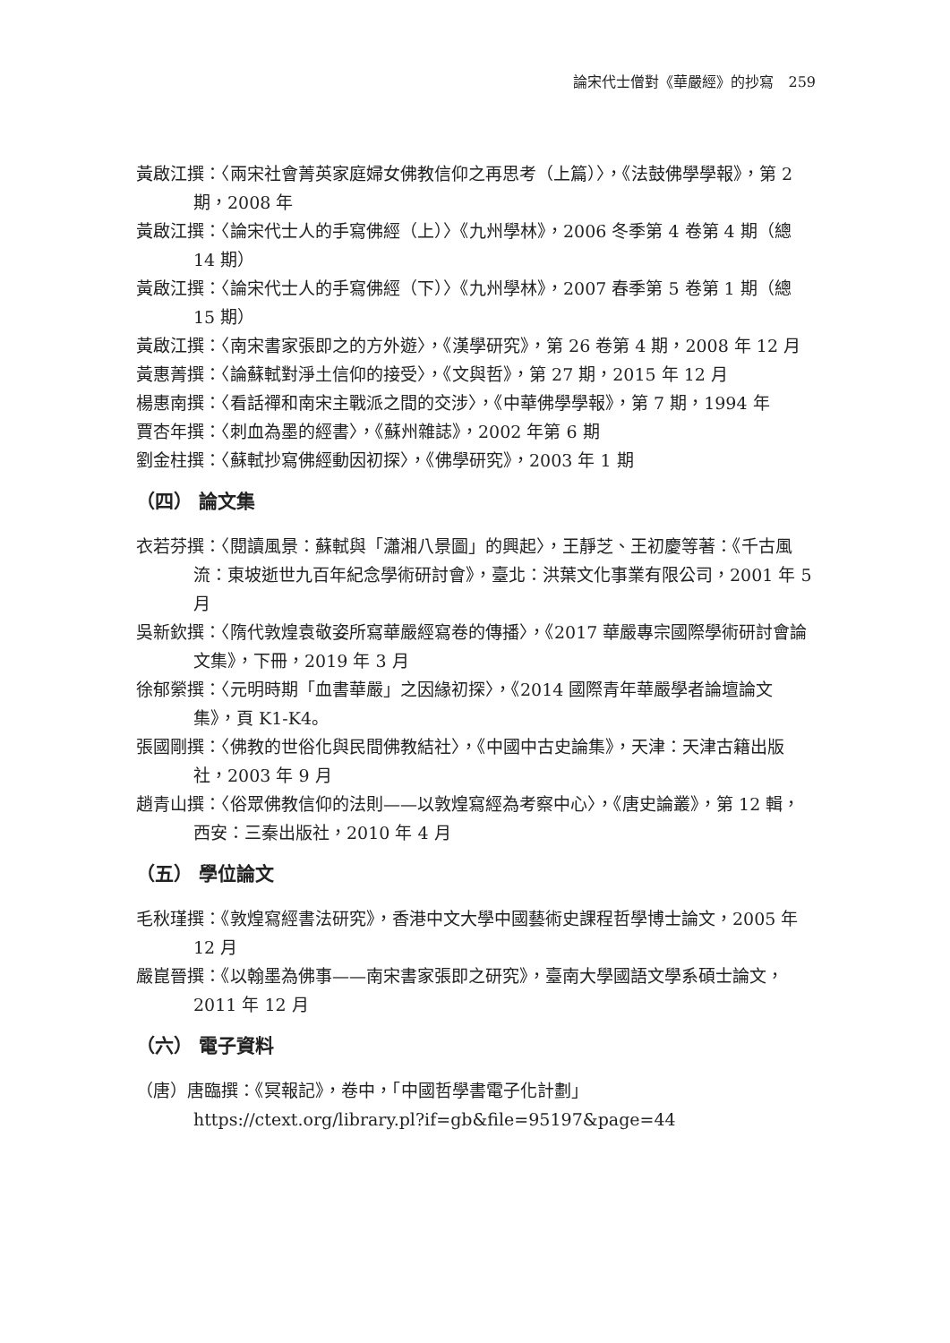論宋代士僧對《華嚴經》的抄寫　259
黃啟江撰：〈兩宋社會菁英家庭婦女佛教信仰之再思考（上篇）〉，《法鼓佛學學報》，第 2 期，2008 年
黃啟江撰：〈論宋代士人的手寫佛經（上）〉《九州學林》，2006 冬季第 4 卷第 4 期（總 14 期）
黃啟江撰：〈論宋代士人的手寫佛經（下）〉《九州學林》，2007 春季第 5 卷第 1 期（總 15 期）
黃啟江撰：〈南宋書家張即之的方外遊〉，《漢學研究》，第 26 卷第 4 期，2008 年 12 月
黃惠菁撰：〈論蘇軾對淨土信仰的接受〉，《文與哲》，第 27 期，2015 年 12 月
楊惠南撰：〈看話禪和南宋主戰派之間的交涉〉，《中華佛學學報》，第 7 期，1994 年
賈杏年撰：〈刺血為墨的經書〉，《蘇州雜誌》，2002 年第 6 期
劉金柱撰：〈蘇軾抄寫佛經動因初探〉，《佛學研究》，2003 年 1 期
（四） 論文集
衣若芬撰：〈閱讀風景：蘇軾與「瀟湘八景圖」的興起〉，王靜芝、王初慶等著：《千古風流：東坡逝世九百年紀念學術研討會》，臺北：洪葉文化事業有限公司，2001 年 5 月
吳新欽撰：〈隋代敦煌袁敬姿所寫華嚴經寫卷的傳播〉，《2017 華嚴專宗國際學術研討會論文集》，下冊，2019 年 3 月
徐郁縈撰：〈元明時期「血書華嚴」之因緣初探〉，《2014 國際青年華嚴學者論壇論文集》，頁 K1-K4。
張國剛撰：〈佛教的世俗化與民間佛教結社〉，《中國中古史論集》，天津：天津古籍出版社，2003 年 9 月
趙青山撰：〈俗眾佛教信仰的法則——以敦煌寫經為考察中心〉，《唐史論叢》，第 12 輯，西安：三秦出版社，2010 年 4 月
（五） 學位論文
毛秋瑾撰：《敦煌寫經書法研究》，香港中文大學中國藝術史課程哲學博士論文，2005 年 12 月
嚴崑晉撰：《以翰墨為佛事——南宋書家張即之研究》，臺南大學國語文學系碩士論文，2011 年 12 月
（六） 電子資料
（唐）唐臨撰：《冥報記》，卷中，「中國哲學書電子化計劃」https://ctext.org/library.pl?if=gb&file=95197&page=44